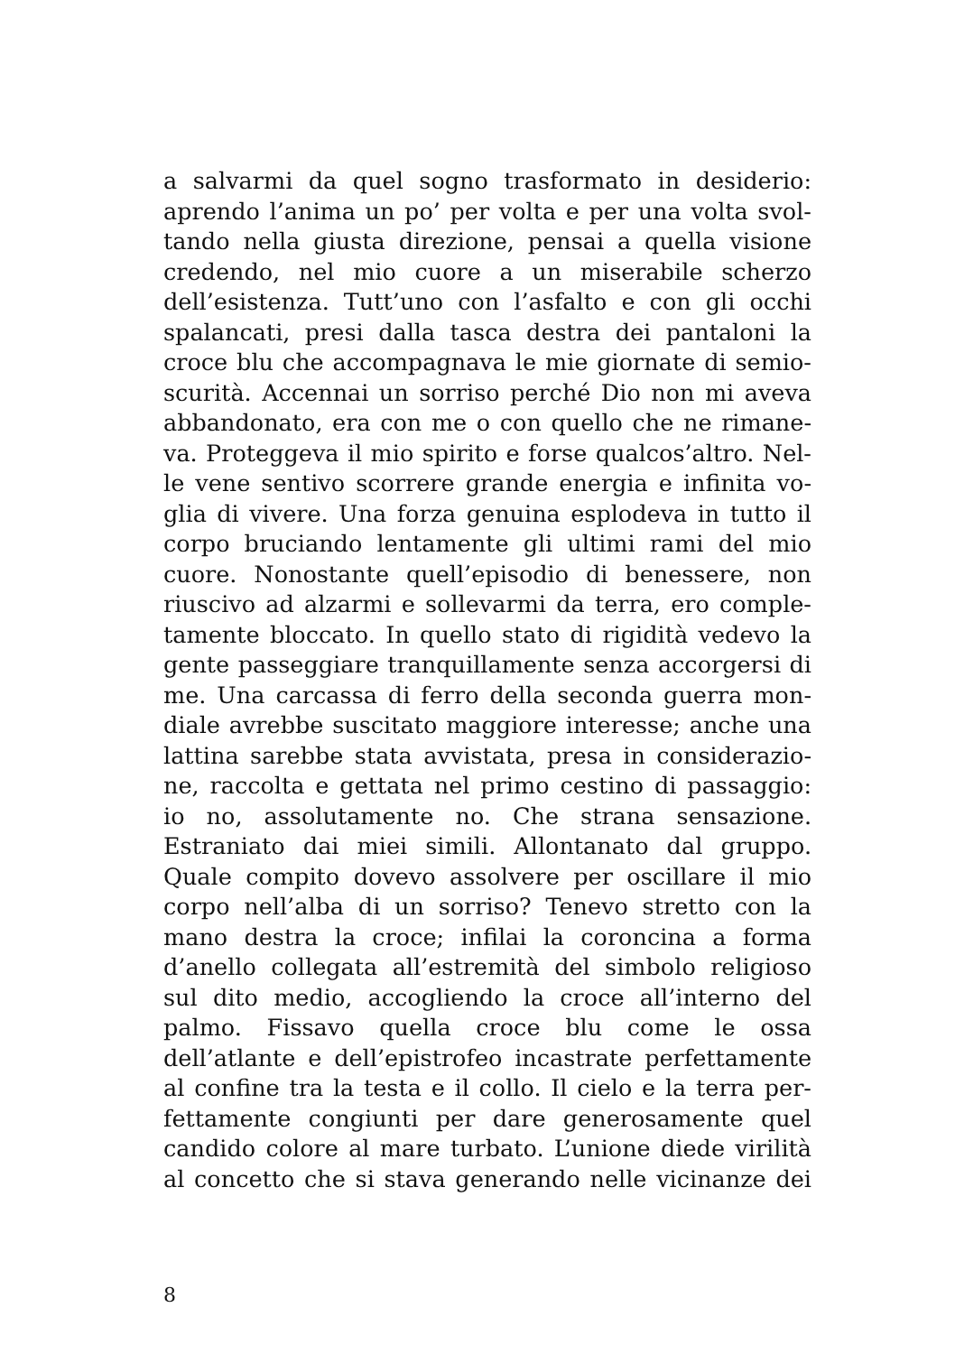a salvarmi da quel sogno trasformato in desiderio:
aprendo l’anima un po’ per volta e per una volta svol-
tando nella giusta direzione, pensai a quella visione
credendo, nel mio cuore a un miserabile scherzo
dell’esistenza. Tutt’uno con l’asfalto e con gli occhi
spalancati, presi dalla tasca destra dei pantaloni la
croce blu che accompagnava le mie giornate di semio-
scurità. Accennai un sorriso perché Dio non mi aveva
abbandonato, era con me o con quello che ne rimane-
va. Proteggeva il mio spirito e forse qualcos’altro. Nel-
le vene sentivo scorrere grande energia e infinita vo-
glia di vivere. Una forza genuina esplodeva in tutto il
corpo bruciando lentamente gli ultimi rami del mio
cuore. Nonostante quell’episodio di benessere, non
riuscivo ad alzarmi e sollevarmi da terra, ero comple-
tamente bloccato. In quello stato di rigidità vedevo la
gente passeggiare tranquillamente senza accorgersi di
me. Una carcassa di ferro della seconda guerra mon-
diale avrebbe suscitato maggiore interesse; anche una
lattina sarebbe stata avvistata, presa in considerazio-
ne, raccolta e gettata nel primo cestino di passaggio:
io no, assolutamente no. Che strana sensazione.
Estraniato dai miei simili. Allontanato dal gruppo.
Quale compito dovevo assolvere per oscillare il mio
corpo nell’alba di un sorriso? Tenevo stretto con la
mano destra la croce; infilai la coroncina a forma
d’anello collegata all’estremità del simbolo religioso
sul dito medio, accogliendo la croce all’interno del
palmo. Fissavo quella croce blu come le ossa
dell’atlante e dell’epistrofeo incastrate perfettamente
al confine tra la testa e il collo. Il cielo e la terra per-
fettamente congiunti per dare generosamente quel
candido colore al mare turbato. L’unione diede virilità
al concetto che si stava generando nelle vicinanze dei
8